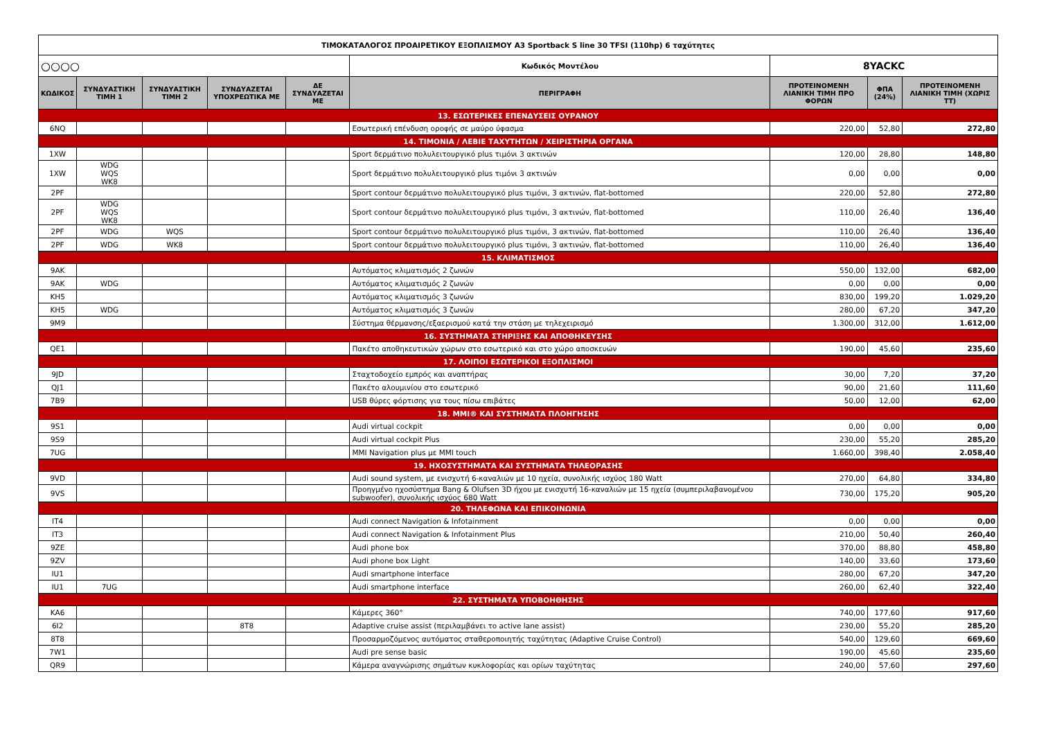| ΤΙΜΟΚΑΤΑΛΟΓΟΣ ΠΡΟΑΙΡΕΤΙΚΟΥ ΕΞΟΠΛΙΣΜΟΥ A3 Sportback S line 30 TFSI (110hp) 6 ταχύτητες | | | | | | | | |
| ○○○○ | | | | | Κωδικός Μοντέλου | 8YACKC | | |
| ΚΩΔΙΚΟΣ | ΣΥΝΔΥΑΣΤΙΚΗ ΤΙΜΗ 1 | ΣΥΝΔΥΑΣΤΙΚΗ ΤΙΜΗ 2 | ΣΥΝΔΥΑΖΕΤΑΙ ΥΠΟΧΡΕΩΤΙΚΑ ΜΕ | ΔΕ ΣΥΝΔΥΑΖΕΤΑΙ ΜΕ | ΠΕΡΙΓΡΑΦΗ | ΠΡΟΤΕΙΝΟΜΕΝΗ ΛΙΑΝΙΚΗ ΤΙΜΗ ΠΡΟ ΦΟΡΩΝ | ΦΠΑ (24%) | ΠΡΟΤΕΙΝΟΜΕΝΗ ΛΙΑΝΙΚΗ ΤΙΜΗ (ΧΩΡΙΣ ΤΤ) |
| 13. ΕΣΩΤΕΡΙΚΕΣ ΕΠΕΝΔΥΣΕΙΣ ΟΥΡΑΝΟΥ | | | | | | | | |
| 6NQ | | | | | Εσωτερική επένδυση οροφής σε μαύρο ύφασμα | 220,00 | 52,80 | 272,80 |
| 14. ΤΙΜΟΝΙΑ / ΛΕΒΙΕ ΤΑΧΥΤΗΤΩΝ / ΧΕΙΡΙΣΤΗΡΙΑ ΟΡΓΑΝΑ | | | | | | | | |
| 1XW | | | | | Sport δερμάτινο πολυλειτουργικό plus τιμόνι 3 ακτινών | 120,00 | 28,80 | 148,80 |
| 1XW | WDG WQS WK8 | | | | Sport δερμάτινο πολυλειτουργικό plus τιμόνι 3 ακτινών | 0,00 | 0,00 | 0,00 |
| 2PF | | | | | Sport contour δερμάτινο πολυλειτουργικό plus τιμόνι, 3 ακτινών, flat-bottomed | 220,00 | 52,80 | 272,80 |
| 2PF | WDG WQS WK8 | | | | Sport contour δερμάτινο πολυλειτουργικό plus τιμόνι, 3 ακτινών, flat-bottomed | 110,00 | 26,40 | 136,40 |
| 2PF | WDG | WQS | | | Sport contour δερμάτινο πολυλειτουργικό plus τιμόνι, 3 ακτινών, flat-bottomed | 110,00 | 26,40 | 136,40 |
| 2PF | WDG | WK8 | | | Sport contour δερμάτινο πολυλειτουργικό plus τιμόνι, 3 ακτινών, flat-bottomed | 110,00 | 26,40 | 136,40 |
| 15. ΚΛΙΜΑΤΙΣΜΟΣ | | | | | | | | |
| 9AK | | | | | Αυτόματος κλιματισμός 2 ζωνών | 550,00 | 132,00 | 682,00 |
| 9AK | WDG | | | | Αυτόματος κλιματισμός 2 ζωνών | 0,00 | 0,00 | 0,00 |
| KH5 | | | | | Αυτόματος κλιματισμός 3 ζωνών | 830,00 | 199,20 | 1.029,20 |
| KH5 | WDG | | | | Αυτόματος κλιματισμός 3 ζωνών | 280,00 | 67,20 | 347,20 |
| 9M9 | | | | | Σύστημα θέρμανσης/εξαερισμού κατά την στάση με τηλεχειρισμό | 1.300,00 | 312,00 | 1.612,00 |
| 16. ΣΥΣΤΗΜΑΤΑ ΣΤΗΡΙΞΗΣ ΚΑΙ ΑΠΟΘΗΚΕΥΣΗΣ | | | | | | | | |
| QE1 | | | | | Πακέτο αποθηκευτικών χώρων στο εσωτερικό και στο χώρο αποσκευών | 190,00 | 45,60 | 235,60 |
| 17. ΛΟΙΠΟΙ ΕΣΩΤΕΡΙΚΟΙ ΕΞΟΠΛΙΣΜΟΙ | | | | | | | | |
| 9JD | | | | | Σταχτοδοχείο εμπρός και αναπτήρας | 30,00 | 7,20 | 37,20 |
| QJ1 | | | | | Πακέτο αλουμινίου στο εσωτερικό | 90,00 | 21,60 | 111,60 |
| 7B9 | | | | | USB θύρες φόρτισης για τους πίσω επιβάτες | 50,00 | 12,00 | 62,00 |
| 18. MMI® ΚΑΙ ΣΥΣΤΗΜΑΤΑ ΠΛΟΗΓΗΣΗΣ | | | | | | | | |
| 9S1 | | | | | Audi virtual cockpit | 0,00 | 0,00 | 0,00 |
| 9S9 | | | | | Audi virtual cockpit Plus | 230,00 | 55,20 | 285,20 |
| 7UG | | | | | MMI Navigation plus με MMI touch | 1.660,00 | 398,40 | 2.058,40 |
| 19. ΗΧΟΣΥΣΤΗΜΑΤΑ ΚΑΙ ΣΥΣΤΗΜΑΤΑ ΤΗΛΕΟΡΑΣΗΣ | | | | | | | | |
| 9VD | | | | | Audi sound system, με ενισχυτή 6-καναλιών με 10 ηχεία, συνολικής ισχύος 180 Watt | 270,00 | 64,80 | 334,80 |
| 9VS | | | | | Προηγμένο ηχοσύστημα Bang & Olufsen 3D ήχου με ενισχυτή 16-καναλιών με 15 ηχεία (συμπεριλαβανομένου subwoofer), συνολικής ισχύος 680 Watt | 730,00 | 175,20 | 905,20 |
| 20. ΤΗΛΕΦΩΝΑ ΚΑΙ ΕΠΙΚΟΙΝΩΝΙΑ | | | | | | | | |
| IT4 | | | | | Audi connect Navigation & Infotainment | 0,00 | 0,00 | 0,00 |
| IT3 | | | | | Audi connect Navigation & Infotainment Plus | 210,00 | 50,40 | 260,40 |
| 9ZE | | | | | Audi phone box | 370,00 | 88,80 | 458,80 |
| 9ZV | | | | | Audi phone box Light | 140,00 | 33,60 | 173,60 |
| IU1 | | | | | Audi smartphone interface | 280,00 | 67,20 | 347,20 |
| IU1 | 7UG | | | | Audi smartphone interface | 260,00 | 62,40 | 322,40 |
| 22. ΣΥΣΤΗΜΑΤΑ ΥΠΟΒΟΗΘΗΣΗΣ | | | | | | | | |
| KA6 | | | | | Κάμερες 360° | 740,00 | 177,60 | 917,60 |
| 6I2 | | | 8T8 | | Adaptive cruise assist (περιλαμβάνει το active lane assist) | 230,00 | 55,20 | 285,20 |
| 8T8 | | | | | Προσαρμοζόμενος αυτόματος σταθεροποιητής ταχύτητας (Adaptive Cruise Control) | 540,00 | 129,60 | 669,60 |
| 7W1 | | | | | Audi pre sense basic | 190,00 | 45,60 | 235,60 |
| QR9 | | | | | Κάμερα αναγνώρισης σημάτων κυκλοφορίας και ορίων ταχύτητας | 240,00 | 57,60 | 297,60 |